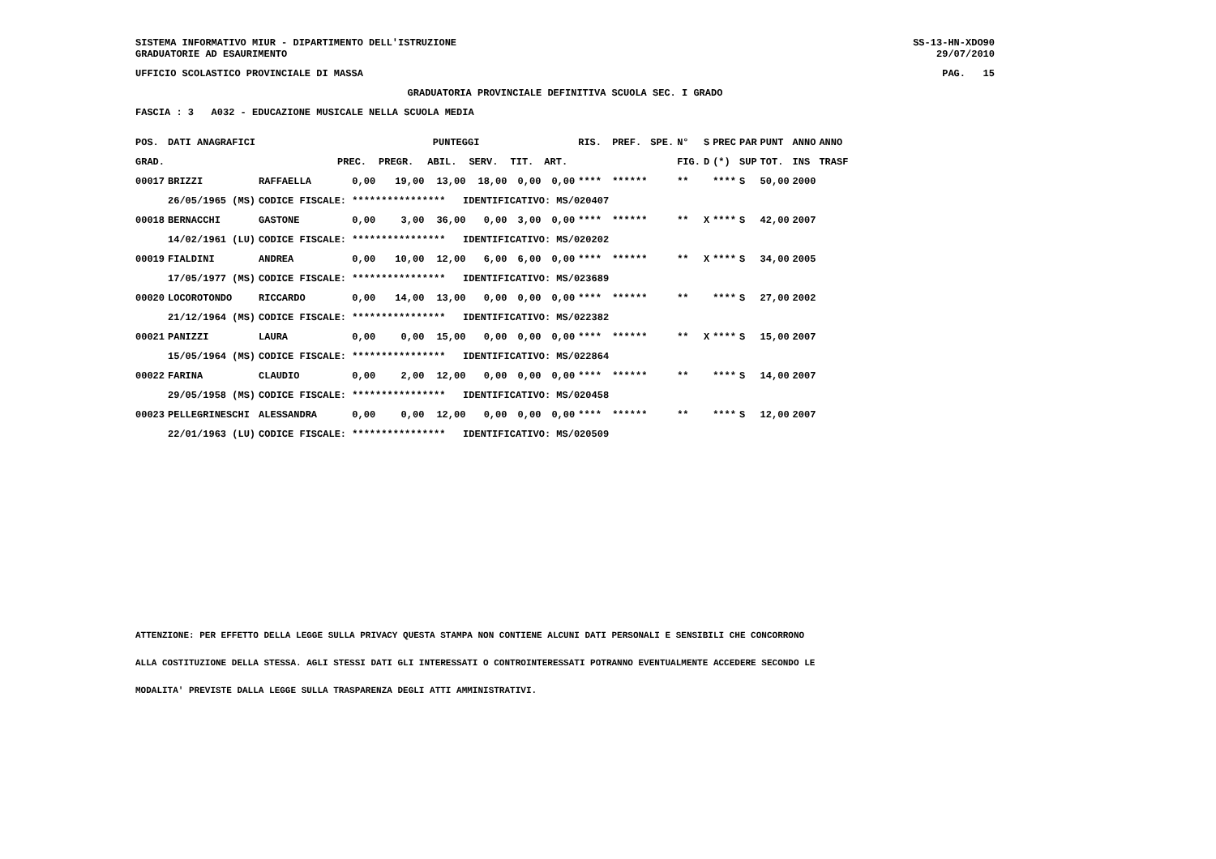SISTEMA INFORMATIVO MIUR - DIPARTIMENTO DELL'ISTRUZIONE
GRADUATORIE AD ESAURIMENTO
SS-13-HN-XDO90
29/07/2010
UFFICIO SCOLASTICO PROVINCIALE DI MASSA
PAG. 15
GRADUATORIA PROVINCIALE DEFINITIVA SCUOLA SEC. I GRADO
FASCIA : 3 A032 - EDUCAZIONE MUSICALE NELLA SCUOLA MEDIA
| POS. | DATI ANAGRAFICI | | PUNTEGGI | | | | | | RIS. | PREF. | SPE. | N° | S | PREC | PAR | PUNT | ANNO | ANNO |
| --- | --- | --- | --- | --- | --- | --- | --- | --- | --- | --- | --- | --- | --- | --- | --- | --- | --- | --- |
| GRAD. | | | PREC. | PREGR. | ABIL. | SERV. | TIT. | ART. | | | | FIG. | D | (*) | SUP | TOT. | INS | TRASF |
| 00017 | BRIZZI | RAFFAELLA | 0,00 | 19,00 | 13,00 | 18,00 | 0,00 | 0,00 | **** | ****** | | ** | | **** | S | 50,00 | 2000 | |
| | 26/05/1965 (MS) | CODICE FISCALE: **************** IDENTIFICATIVO: MS/020407 | | | | | | | | | | | | | | | | |
| 00018 | BERNACCHI | GASTONE | 0,00 | 3,00 | 36,00 | 0,00 | 3,00 | 0,00 | **** | ****** | | ** | X | **** | S | 42,00 | 2007 | |
| | 14/02/1961 (LU) | CODICE FISCALE: **************** IDENTIFICATIVO: MS/020202 | | | | | | | | | | | | | | | | |
| 00019 | FIALDINI | ANDREA | 0,00 | 10,00 | 12,00 | 6,00 | 6,00 | 0,00 | **** | ****** | | ** | X | **** | S | 34,00 | 2005 | |
| | 17/05/1977 (MS) | CODICE FISCALE: **************** IDENTIFICATIVO: MS/023689 | | | | | | | | | | | | | | | | |
| 00020 | LOCOROTONDO | RICCARDO | 0,00 | 14,00 | 13,00 | 0,00 | 0,00 | 0,00 | **** | ****** | | ** | | **** | S | 27,00 | 2002 | |
| | 21/12/1964 (MS) | CODICE FISCALE: **************** IDENTIFICATIVO: MS/022382 | | | | | | | | | | | | | | | | |
| 00021 | PANIZZI | LAURA | 0,00 | 0,00 | 15,00 | 0,00 | 0,00 | 0,00 | **** | ****** | | ** | X | **** | S | 15,00 | 2007 | |
| | 15/05/1964 (MS) | CODICE FISCALE: **************** IDENTIFICATIVO: MS/022864 | | | | | | | | | | | | | | | | |
| 00022 | FARINA | CLAUDIO | 0,00 | 2,00 | 12,00 | 0,00 | 0,00 | 0,00 | **** | ****** | | ** | | **** | S | 14,00 | 2007 | |
| | 29/05/1958 (MS) | CODICE FISCALE: **************** IDENTIFICATIVO: MS/020458 | | | | | | | | | | | | | | | | |
| 00023 | PELLEGRINESCHI | ALESSANDRA | 0,00 | 0,00 | 12,00 | 0,00 | 0,00 | 0,00 | **** | ****** | | ** | | **** | S | 12,00 | 2007 | |
| | 22/01/1963 (LU) | CODICE FISCALE: **************** IDENTIFICATIVO: MS/020509 | | | | | | | | | | | | | | | | |
ATTENZIONE: PER EFFETTO DELLA LEGGE SULLA PRIVACY QUESTA STAMPA NON CONTIENE ALCUNI DATI PERSONALI E SENSIBILI CHE CONCORRONO
ALLA COSTITUZIONE DELLA STESSA. AGLI STESSI DATI GLI INTERESSATI O CONTROINTERESSATI POTRANNO EVENTUALMENTE ACCEDERE SECONDO LE
MODALITA' PREVISTE DALLA LEGGE SULLA TRASPARENZA DEGLI ATTI AMMINISTRATIVI.